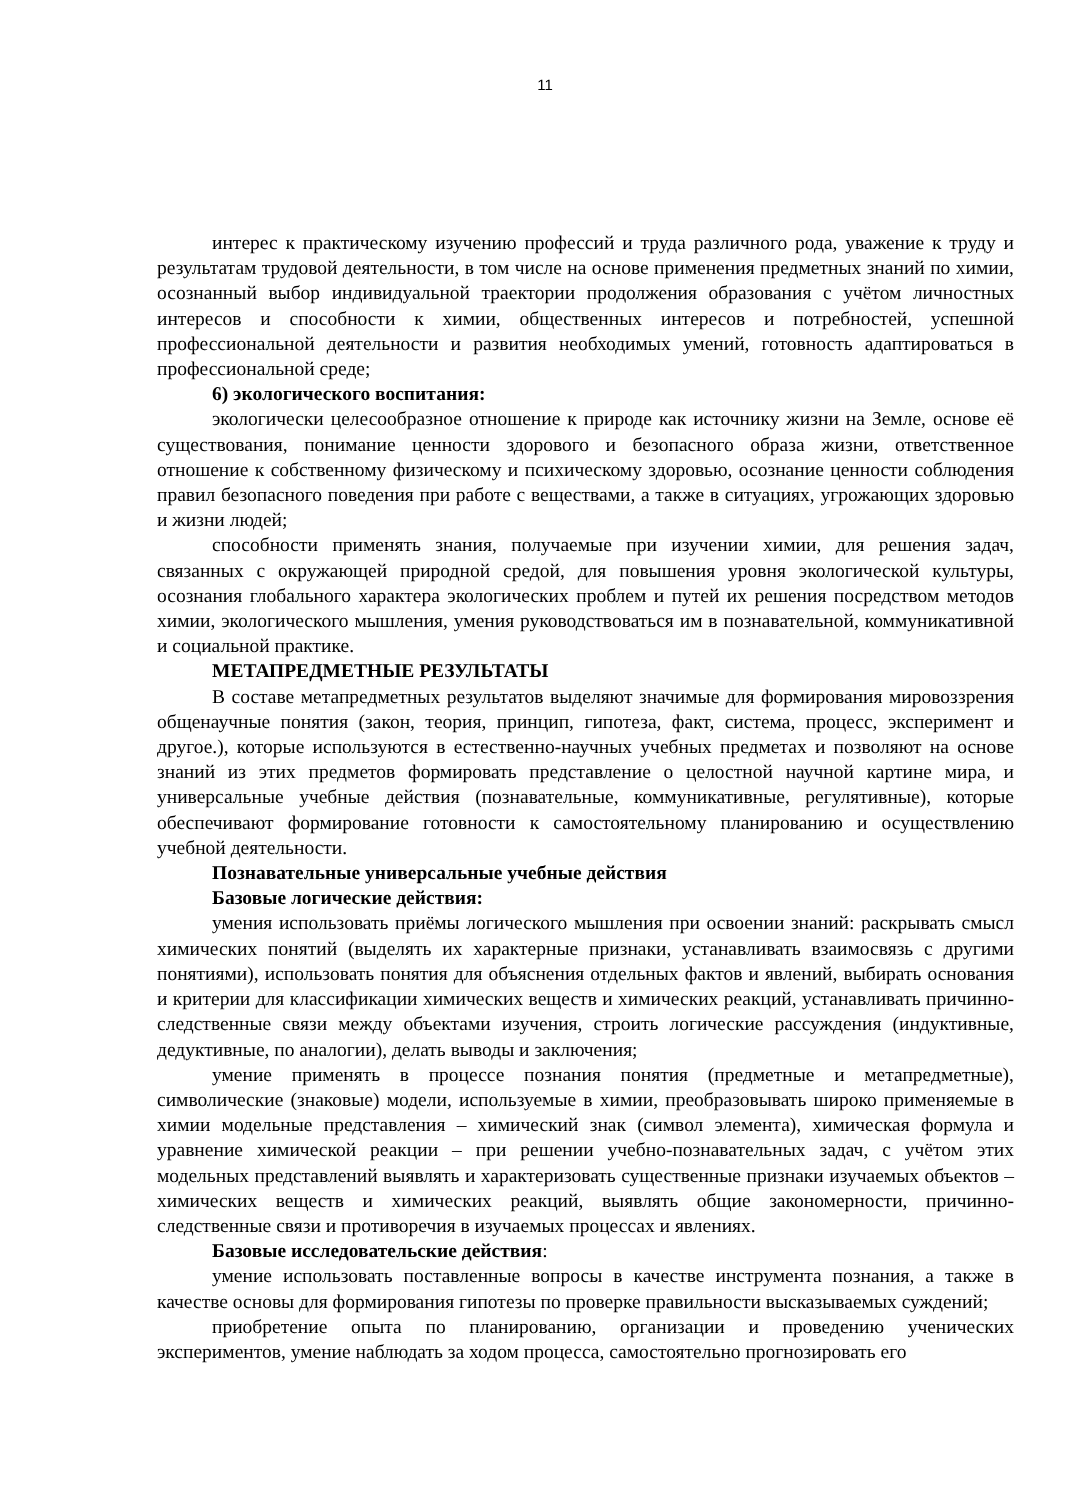11
интерес к практическому изучению профессий и труда различного рода, уважение к труду и результатам трудовой деятельности, в том числе на основе применения предметных знаний по химии, осознанный выбор индивидуальной траектории продолжения образования с учётом личностных интересов и способности к химии, общественных интересов и потребностей, успешной профессиональной деятельности и развития необходимых умений, готовность адаптироваться в профессиональной среде;
6) экологического воспитания:
экологически целесообразное отношение к природе как источнику жизни на Земле, основе её существования, понимание ценности здорового и безопасного образа жизни, ответственное отношение к собственному физическому и психическому здоровью, осознание ценности соблюдения правил безопасного поведения при работе с веществами, а также в ситуациях, угрожающих здоровью и жизни людей;
способности применять знания, получаемые при изучении химии, для решения задач, связанных с окружающей природной средой, для повышения уровня экологической культуры, осознания глобального характера экологических проблем и путей их решения посредством методов химии, экологического мышления, умения руководствоваться им в познавательной, коммуникативной и социальной практике.
МЕТАПРЕДМЕТНЫЕ РЕЗУЛЬТАТЫ
В составе метапредметных результатов выделяют значимые для формирования мировоззрения общенаучные понятия (закон, теория, принцип, гипотеза, факт, система, процесс, эксперимент и другое.), которые используются в естественно-научных учебных предметах и позволяют на основе знаний из этих предметов формировать представление о целостной научной картине мира, и универсальные учебные действия (познавательные, коммуникативные, регулятивные), которые обеспечивают формирование готовности к самостоятельному планированию и осуществлению учебной деятельности.
Познавательные универсальные учебные действия
Базовые логические действия:
умения использовать приёмы логического мышления при освоении знаний: раскрывать смысл химических понятий (выделять их характерные признаки, устанавливать взаимосвязь с другими понятиями), использовать понятия для объяснения отдельных фактов и явлений, выбирать основания и критерии для классификации химических веществ и химических реакций, устанавливать причинно-следственные связи между объектами изучения, строить логические рассуждения (индуктивные, дедуктивные, по аналогии), делать выводы и заключения;
умение применять в процессе познания понятия (предметные и метапредметные), символические (знаковые) модели, используемые в химии, преобразовывать широко применяемые в химии модельные представления – химический знак (символ элемента), химическая формула и уравнение химической реакции – при решении учебно-познавательных задач, с учётом этих модельных представлений выявлять и характеризовать существенные признаки изучаемых объектов – химических веществ и химических реакций, выявлять общие закономерности, причинно-следственные связи и противоречия в изучаемых процессах и явлениях.
Базовые исследовательские действия:
умение использовать поставленные вопросы в качестве инструмента познания, а также в качестве основы для формирования гипотезы по проверке правильности высказываемых суждений;
приобретение опыта по планированию, организации и проведению ученических экспериментов, умение наблюдать за ходом процесса, самостоятельно прогнозировать его